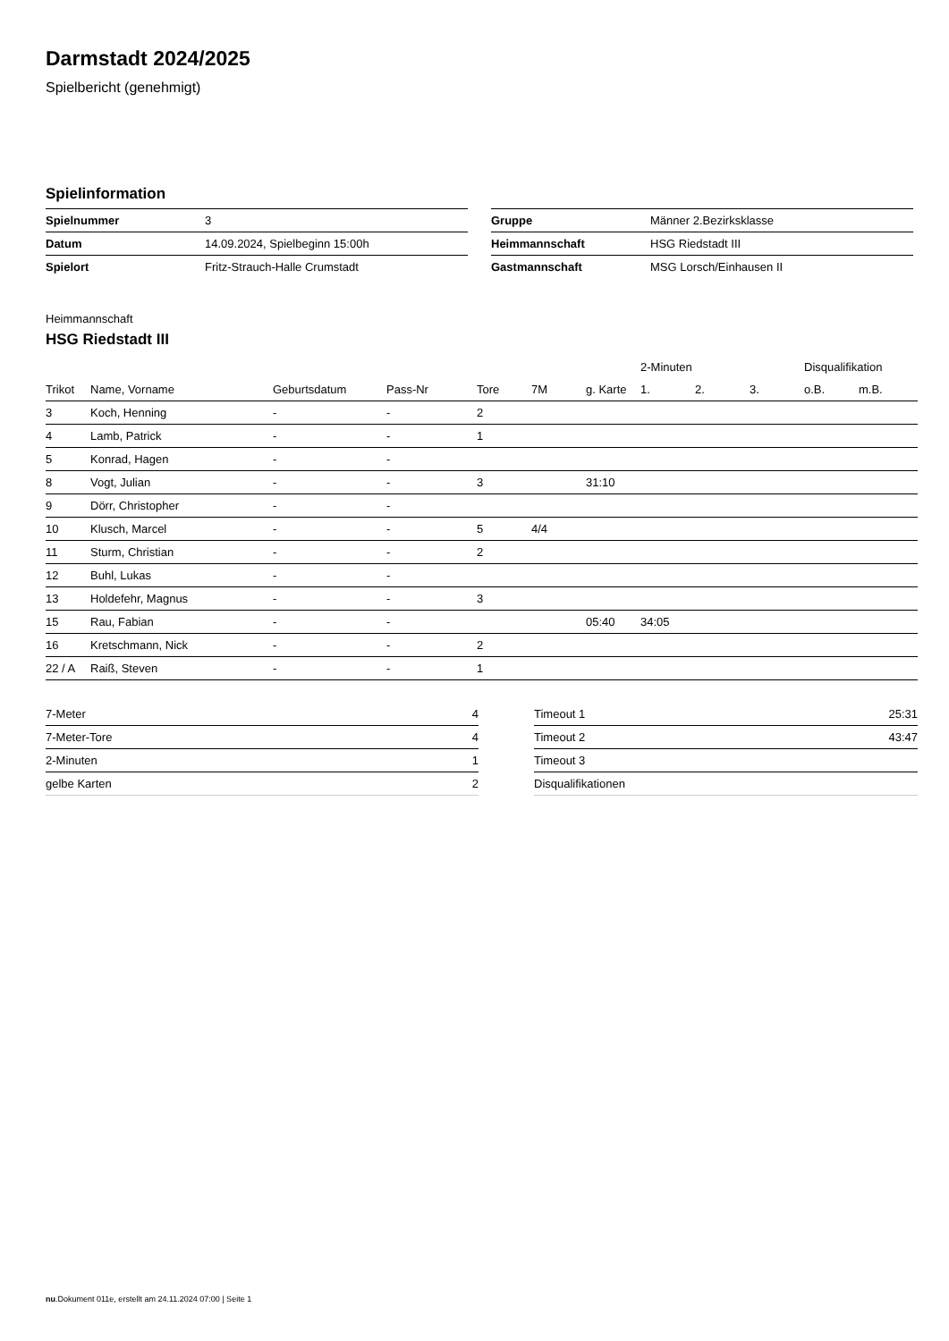Darmstadt 2024/2025
Spielbericht (genehmigt)
Spielinformation
| Spielnummer | 3 |
| Datum | 14.09.2024, Spielbeginn 15:00h |
| Spielort | Fritz-Strauch-Halle Crumstadt |
| Gruppe | Männer 2.Bezirksklasse |
| Heimmannschaft | HSG Riedstadt III |
| Gastmannschaft | MSG Lorsch/Einhausen II |
Heimmannschaft
HSG Riedstadt III
| | | | | | | | 2-Minuten | | | Disqualifikation | |
| --- | --- | --- | --- | --- | --- | --- | --- | --- | --- | --- | --- |
| Trikot | Name, Vorname | Geburtsdatum | Pass-Nr | Tore | 7M | g. Karte | 1. | 2. | 3. | o.B. | m.B. |
| 3 | Koch, Henning | - | - | 2 | | | | | | | |
| 4 | Lamb, Patrick | - | - | 1 | | | | | | | |
| 5 | Konrad, Hagen | - | - | | | | | | | | |
| 8 | Vogt, Julian | - | - | 3 | | 31:10 | | | | | |
| 9 | Dörr, Christopher | - | - | | | | | | | | |
| 10 | Klusch, Marcel | - | - | 5 | 4/4 | | | | | | |
| 11 | Sturm, Christian | - | - | 2 | | | | | | | |
| 12 | Buhl, Lukas | - | - | | | | | | | | |
| 13 | Holdefehr, Magnus | - | - | 3 | | | | | | | |
| 15 | Rau, Fabian | - | - | | | 05:40 | 34:05 | | | | |
| 16 | Kretschmann, Nick | - | - | 2 | | | | | | | |
| 22 / A | Raiß, Steven | - | - | 1 | | | | | | | |
| 7-Meter | 4 |
| 7-Meter-Tore | 4 |
| 2-Minuten | 1 |
| gelbe Karten | 2 |
| Timeout 1 | 25:31 |
| Timeout 2 | 43:47 |
| Timeout 3 | |
| Disqualifikationen | |
nu.Dokument 011e, erstellt am 24.11.2024 07:00 | Seite 1